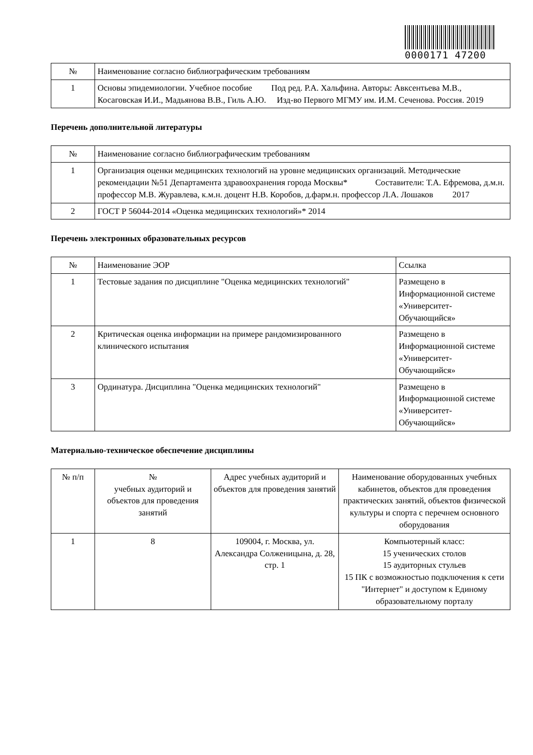0000171 47200
| № | Наименование согласно библиографическим требованиям |
| --- | --- |
| 1 | Основы эпидемиологии. Учебное пособие Под ред. Р.А. Хальфина. Авторы: Авксентьева М.В., Косаговская И.И., Мадьянова В.В., Гиль А.Ю. Изд-во Первого МГМУ им. И.М. Сеченова. Россия. 2019 |
Перечень дополнительной литературы
| № | Наименование согласно библиографическим требованиям |
| --- | --- |
| 1 | Организация оценки медицинских технологий на уровне медицинских организаций. Методические рекомендации №51 Департамента здравоохранения города Москвы* Составители: Т.А. Ефремова, д.м.н. профессор М.В. Журавлева, к.м.н. доцент Н.В. Коробов, д.фарм.н. профессор Л.А. Лошаков 2017 |
| 2 | ГОСТ Р 56044-2014 «Оценка медицинских технологий»* 2014 |
Перечень электронных образовательных ресурсов
| № | Наименование ЭОР | Ссылка |
| --- | --- | --- |
| 1 | Тестовые задания по дисциплине "Оценка медицинских технологий" | Размещено в Информационной системе «Университет-Обучающийся» |
| 2 | Критическая оценка информации на примере рандомизированного клинического испытания | Размещено в Информационной системе «Университет-Обучающийся» |
| 3 | Ординатура. Дисциплина "Оценка медицинских технологий" | Размещено в Информационной системе «Университет-Обучающийся» |
Материально-техническое обеспечение дисциплины
| № п/п | № учебных аудиторий и объектов для проведения занятий | Адрес учебных аудиторий и объектов для проведения занятий | Наименование оборудованных учебных кабинетов, объектов для проведения практических занятий, объектов физической культуры и спорта с перечнем основного оборудования |
| --- | --- | --- | --- |
| 1 | 8 | 109004, г. Москва, ул. Александра Солженицына, д. 28, стр. 1 | Компьютерный класс: 15 ученических столов 15 аудиторных стульев 15 ПК с возможностью подключения к сети "Интернет" и доступом к Единому образовательному порталу |